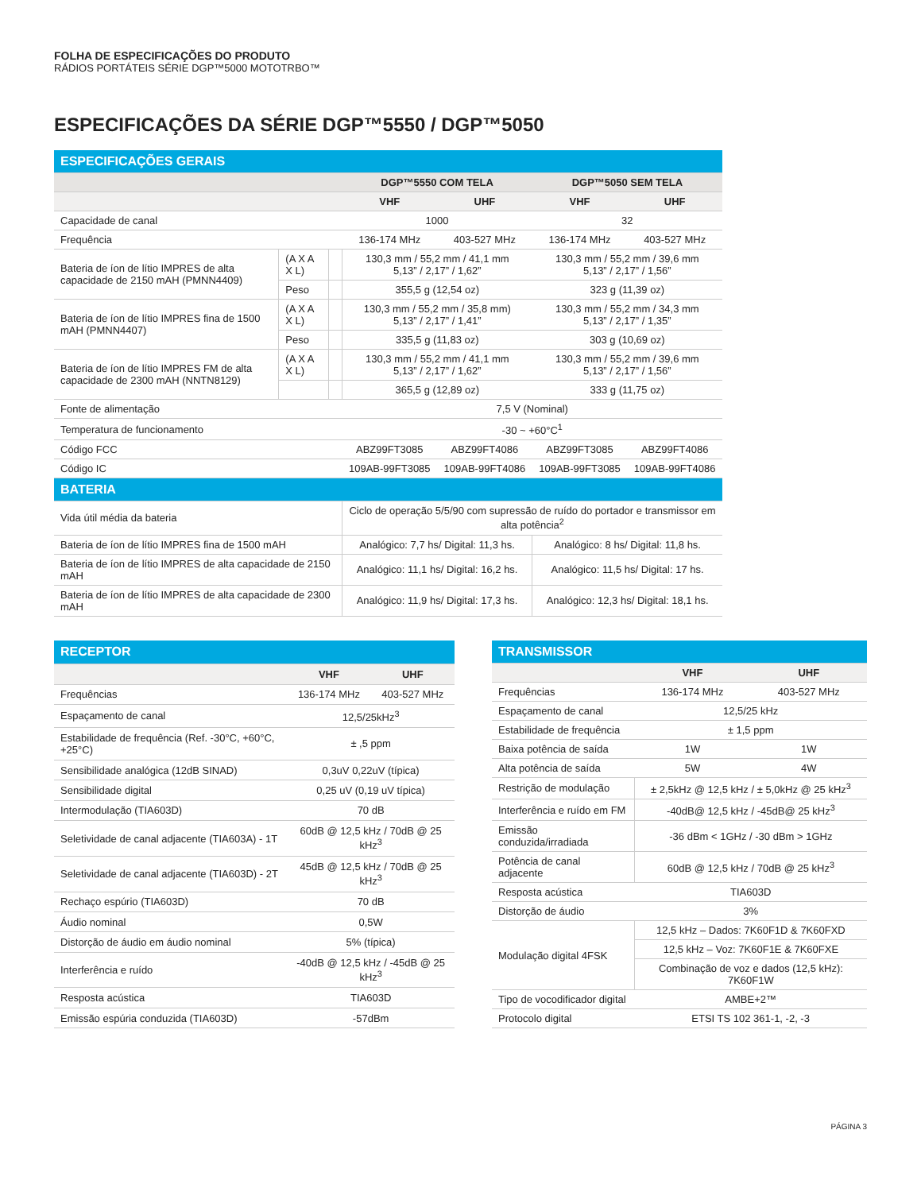FOLHA DE ESPECIFICAÇÕES DO PRODUTO
RÁDIOS PORTÁTEIS SÉRIE DGP™5000 MOTOTRBO™
ESPECIFICAÇÕES DA SÉRIE DGP™5550 / DGP™5050
| ESPECIFICAÇÕES GERAIS | | | | | | |
| | | | DGP™5550 COM TELA | | DGP™5050 SEM TELA | |
| | | | VHF | UHF | VHF | UHF |
| Capacidade de canal | | | 1000 | | 32 | |
| Frequência | | | 136-174 MHz | 403-527 MHz | 136-174 MHz | 403-527 MHz |
| Bateria de íon de lítio IMPRES de alta capacidade de 2150 mAH (PMNN4409) | (A X A X L) | | 130,3 mm / 55,2 mm / 41,1 mm 5,13” / 2,17” / 1,62” | | 130,3 mm / 55,2 mm / 39,6 mm 5,13” / 2,17” / 1,56” | |
| | Peso | | 355,5 g (12,54 oz) | | 323 g (11,39 oz) | |
| Bateria de íon de lítio IMPRES fina de 1500 mAH (PMNN4407) | (A X A X L) | | 130,3 mm / 55,2 mm / 35,8 mm) 5,13” / 2,17” / 1,41” | | 130,3 mm / 55,2 mm / 34,3 mm 5,13” / 2,17” / 1,35” | |
| | Peso | | 335,5 g (11,83 oz) | | 303 g (10,69 oz) | |
| Bateria de íon de lítio IMPRES FM de alta capacidade de 2300 mAH (NNTN8129) | (A X A X L) | | 130,3 mm / 55,2 mm / 41,1 mm 5,13” / 2,17” / 1,62” | | 130,3 mm / 55,2 mm / 39,6 mm 5,13” / 2,17” / 1,56” | |
| | | | 365,5 g (12,89 oz) | | 333 g (11,75 oz) | |
| Fonte de alimentação | | | 7,5 V (Nominal) | | | |
| Temperatura de funcionamento | | | -30 ~ +60°C<sup>1</sup> | | | |
| Código FCC | | | ABZ99FT3085 | ABZ99FT4086 | ABZ99FT3085 | ABZ99FT4086 |
| Código IC | | | 109AB-99FT3085 | 109AB-99FT4086 | 109AB-99FT3085 | 109AB-99FT4086 |
| BATERIA | | | | | | |
| Vida útil média da bateria | | | Ciclo de operação 5/5/90 com supressão de ruído do portador e transmissor em alta potência<sup>2</sup> | | | |
| Bateria de íon de lítio IMPRES fina de 1500 mAH | | | Analógico: 7,7 hs/ Digital: 11,3 hs. | | Analógico: 8 hs/ Digital: 11,8 hs. | |
| Bateria de íon de lítio IMPRES de alta capacidade de 2150 mAH | | | Analógico: 11,1 hs/ Digital: 16,2 hs. | | Analógico: 11,5 hs/ Digital: 17 hs. | |
| Bateria de íon de lítio IMPRES de alta capacidade de 2300 mAH | | | Analógico: 11,9 hs/ Digital: 17,3 hs. | | Analógico: 12,3 hs/ Digital: 18,1 hs. | |
| RECEPTOR | | |
| | VHF | UHF |
| Frequências | 136-174 MHz | 403-527 MHz |
| Espaçamento de canal | 12,5/25kHz<sup>3</sup> | |
| Estabilidade de frequência (Ref. -30°C, +60°C, +25°C) | ± ,5 ppm | |
| Sensibilidade analógica (12dB SINAD) | 0,3uV 0,22uV (típica) | |
| Sensibilidade digital | 0,25 uV (0,19 uV típica) | |
| Intermodulação (TIA603D) | 70 dB | |
| Seletividade de canal adjacente (TIA603A) - 1T | 60dB @ 12,5 kHz / 70dB @ 25 kHz<sup>3</sup> | |
| Seletividade de canal adjacente (TIA603D) - 2T | 45dB @ 12,5 kHz / 70dB @ 25 kHz<sup>3</sup> | |
| Rechaço espúrio (TIA603D) | 70 dB | |
| Áudio nominal | 0,5W | |
| Distorção de áudio em áudio nominal | 5% (típica) | |
| Interferência e ruído | -40dB @ 12,5 kHz / -45dB @ 25 kHz<sup>3</sup> | |
| Resposta acústica | TIA603D | |
| Emissão espúria conduzida (TIA603D) | -57dBm | |
| TRANSMISSOR | | |
| | VHF | UHF |
| Frequências | 136-174 MHz | 403-527 MHz |
| Espaçamento de canal | 12,5/25 kHz | |
| Estabilidade de frequência | ± 1,5 ppm | |
| Baixa potência de saída | 1W | 1W |
| Alta potência de saída | 5W | 4W |
| Restrição de modulação | ± 2,5kHz @ 12,5 kHz / ± 5,0kHz @ 25 kHz<sup>3</sup> | |
| Interferência e ruído em FM | -40dB@ 12,5 kHz / -45dB@ 25 kHz<sup>3</sup> | |
| Emissão conduzida/irradiada | -36 dBm < 1GHz / -30 dBm > 1GHz | |
| Potência de canal adjacente | 60dB @ 12,5 kHz / 70dB @ 25 kHz<sup>3</sup> | |
| Resposta acústica | TIA603D | |
| Distorção de áudio | 3% | |
| Modulação digital 4FSK | 12,5 kHz – Dados: 7K60F1D & 7K60FXD | |
| | 12,5 kHz – Voz: 7K60F1E & 7K60FXE | |
| | Combinação de voz e dados (12,5 kHz): 7K60F1W | |
| Tipo de vocodificador digital | AMBE+2™ | |
| Protocolo digital | ETSI TS 102 361-1, -2, -3 | |
PÁGINA 3